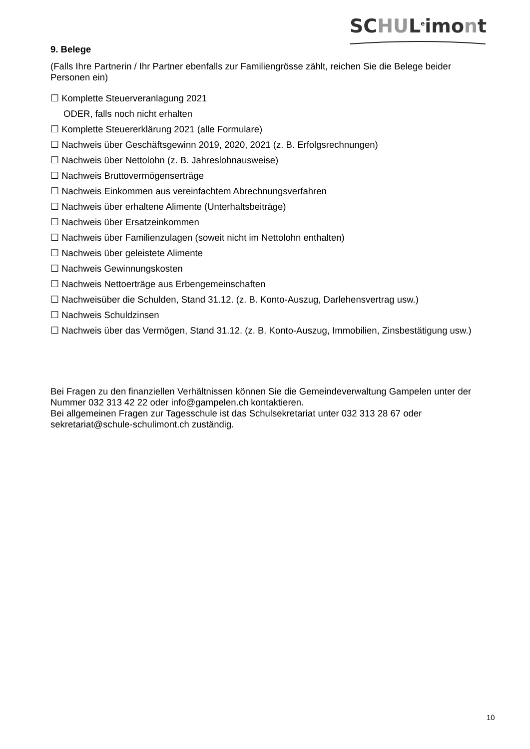SCHUL<sup>e</sup>imont
9. Belege
(Falls Ihre Partnerin / Ihr Partner ebenfalls zur Familiengrösse zählt, reichen Sie die Belege beider Personen ein)
☐ Komplette Steuerveranlagung 2021
ODER, falls noch nicht erhalten
☐ Komplette Steuererklärung 2021 (alle Formulare)
☐ Nachweis über Geschäftsgewinn 2019, 2020, 2021 (z. B. Erfolgsrechnungen)
☐ Nachweis über Nettolohn (z. B. Jahreslohnausweise)
☐ Nachweis Bruttovermögenserträge
☐ Nachweis Einkommen aus vereinfachtem Abrechnungsverfahren
☐ Nachweis über erhaltene Alimente (Unterhaltsbeiträge)
☐ Nachweis über Ersatzeinkommen
☐ Nachweis über Familienzulagen (soweit nicht im Nettolohn enthalten)
☐ Nachweis über geleistete Alimente
☐ Nachweis Gewinnungskosten
☐ Nachweis Nettoerträge aus Erbengemeinschaften
☐ Nachweisüber die Schulden, Stand 31.12. (z. B. Konto-Auszug, Darlehensvertrag usw.)
☐ Nachweis Schuldzinsen
☐ Nachweis über das Vermögen, Stand 31.12. (z. B. Konto-Auszug, Immobilien, Zinsbestätigung usw.)
Bei Fragen zu den finanziellen Verhältnissen können Sie die Gemeindeverwaltung Gampelen unter der Nummer 032 313 42 22 oder info@gampelen.ch kontaktieren.
Bei allgemeinen Fragen zur Tagesschule ist das Schulsekretariat unter 032 313 28 67 oder sekretariat@schule-schulimont.ch zuständig.
10